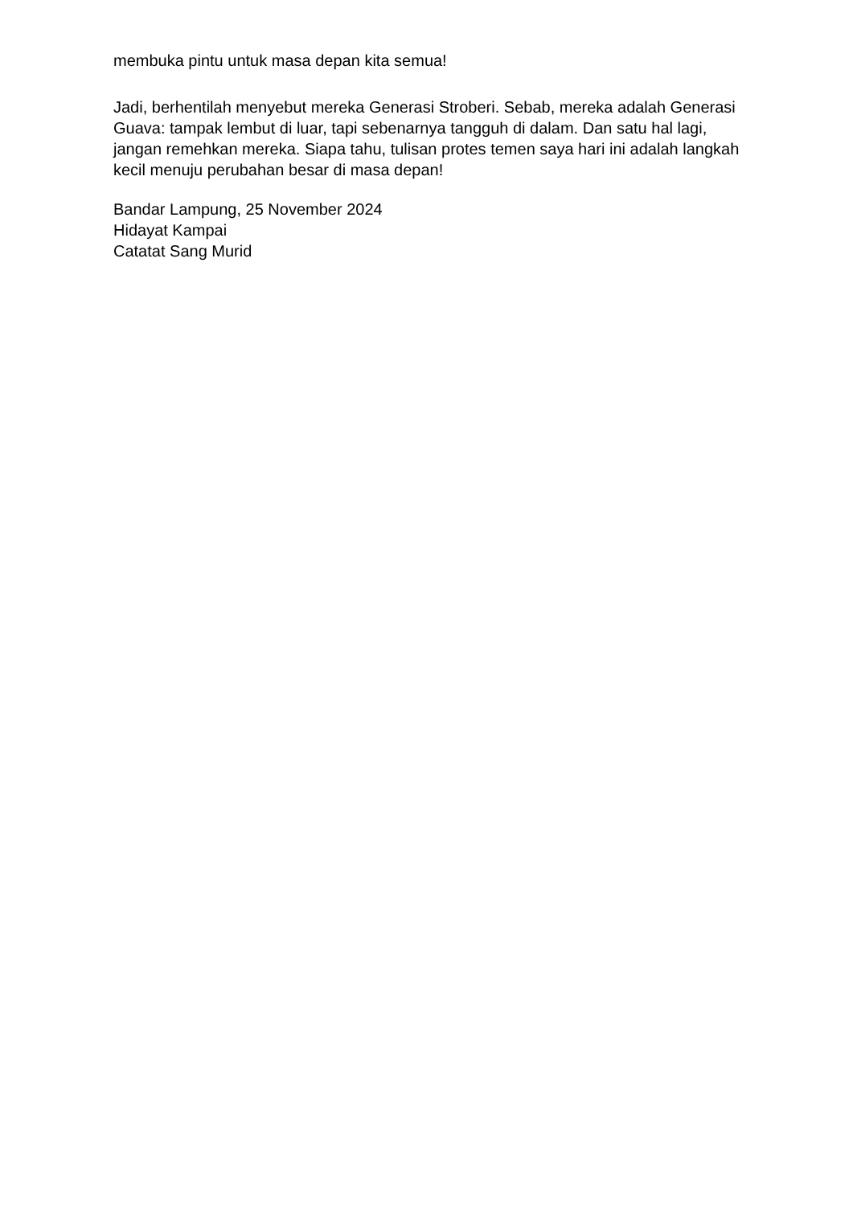membuka pintu untuk masa depan kita semua!
Jadi, berhentilah menyebut mereka Generasi Stroberi. Sebab, mereka adalah Generasi Guava: tampak lembut di luar, tapi sebenarnya tangguh di dalam. Dan satu hal lagi, jangan remehkan mereka. Siapa tahu, tulisan protes temen saya hari ini adalah langkah kecil menuju perubahan besar di masa depan!
Bandar Lampung, 25 November 2024
Hidayat Kampai
Catatat Sang Murid